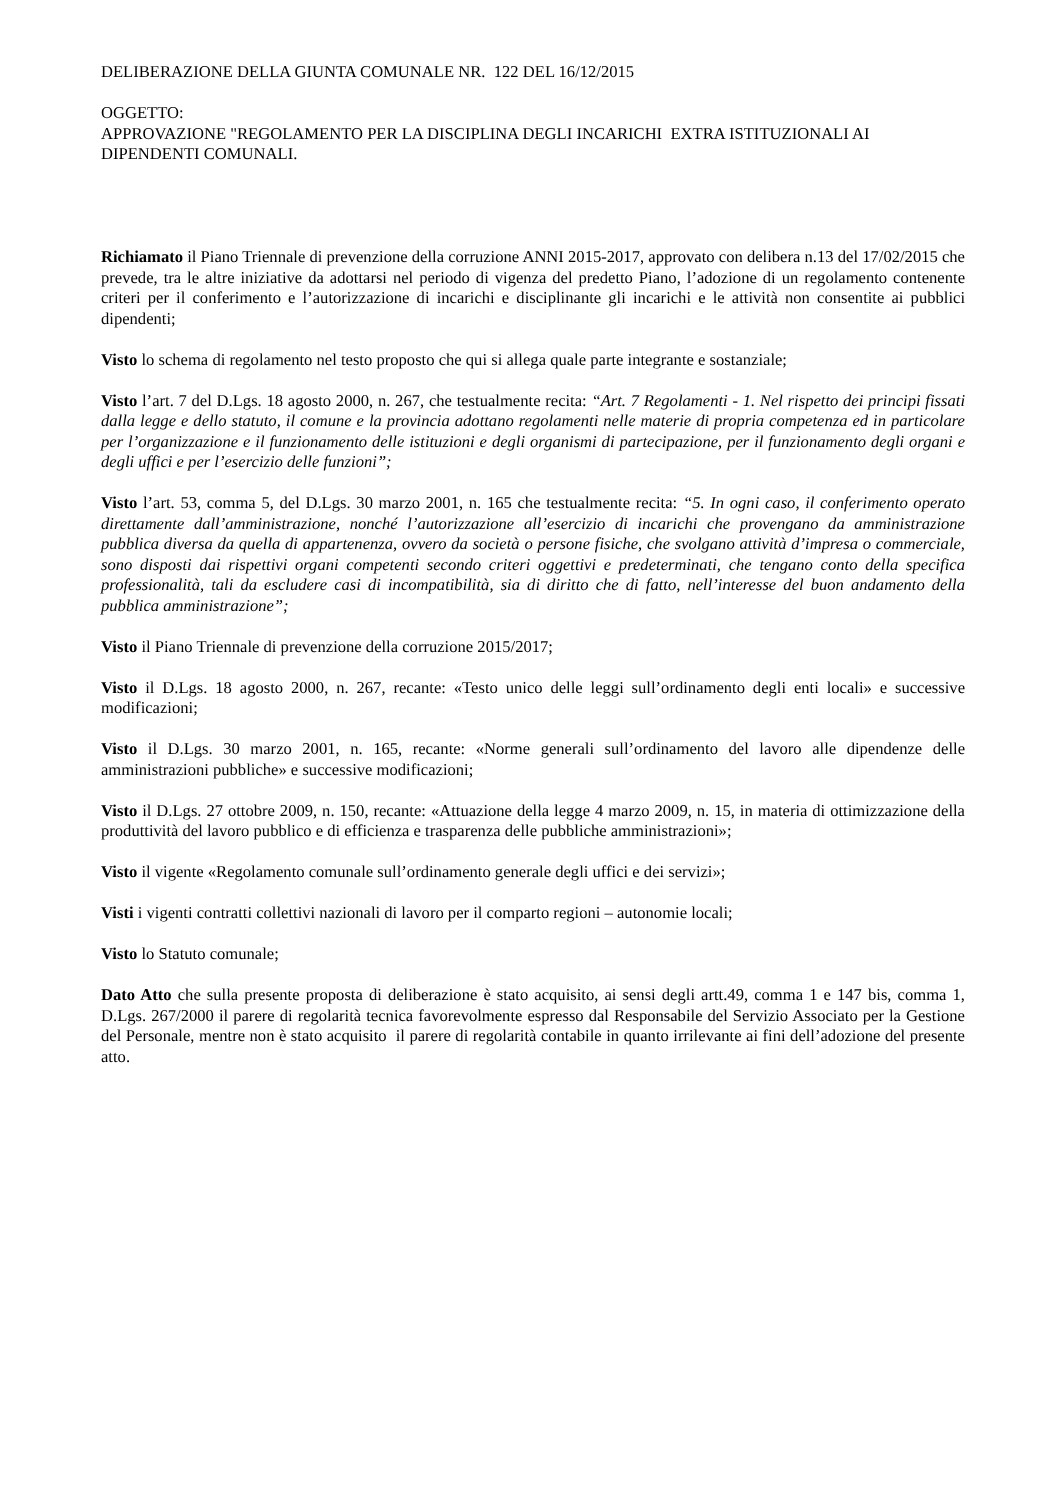DELIBERAZIONE DELLA GIUNTA COMUNALE NR. 122 DEL 16/12/2015
OGGETTO:
APPROVAZIONE "REGOLAMENTO PER LA DISCIPLINA DEGLI INCARICHI EXTRA ISTITUZIONALI AI DIPENDENTI COMUNALI.
Richiamato il Piano Triennale di prevenzione della corruzione ANNI 2015-2017, approvato con delibera n.13 del 17/02/2015 che prevede, tra le altre iniziative da adottarsi nel periodo di vigenza del predetto Piano, l’adozione di un regolamento contenente criteri per il conferimento e l’autorizzazione di incarichi e disciplinante gli incarichi e le attività non consentite ai pubblici dipendenti;
Visto lo schema di regolamento nel testo proposto che qui si allega quale parte integrante e sostanziale;
Visto l’art. 7 del D.Lgs. 18 agosto 2000, n. 267, che testualmente recita: “Art. 7 Regolamenti - 1. Nel rispetto dei principi fissati dalla legge e dello statuto, il comune e la provincia adottano regolamenti nelle materie di propria competenza ed in particolare per l’organizzazione e il funzionamento delle istituzioni e degli organismi di partecipazione, per il funzionamento degli organi e degli uffici e per l’esercizio delle funzioni”;
Visto l’art. 53, comma 5, del D.Lgs. 30 marzo 2001, n. 165 che testualmente recita: “5. In ogni caso, il conferimento operato direttamente dall’amministrazione, nonché l’autorizzazione all’esercizio di incarichi che provengano da amministrazione pubblica diversa da quella di appartenenza, ovvero da società o persone fisiche, che svolgano attività d’impresa o commerciale, sono disposti dai rispettivi organi competenti secondo criteri oggettivi e predeterminati, che tengano conto della specifica professionalità, tali da escludere casi di incompatibilità, sia di diritto che di fatto, nell’interesse del buon andamento della pubblica amministrazione”;
Visto il Piano Triennale di prevenzione della corruzione 2015/2017;
Visto il D.Lgs. 18 agosto 2000, n. 267, recante: «Testo unico delle leggi sull’ordinamento degli enti locali» e successive modificazioni;
Visto il D.Lgs. 30 marzo 2001, n. 165, recante: «Norme generali sull’ordinamento del lavoro alle dipendenze delle amministrazioni pubbliche» e successive modificazioni;
Visto il D.Lgs. 27 ottobre 2009, n. 150, recante: «Attuazione della legge 4 marzo 2009, n. 15, in materia di ottimizzazione della produttività del lavoro pubblico e di efficienza e trasparenza delle pubbliche amministrazioni»;
Visto il vigente «Regolamento comunale sull’ordinamento generale degli uffici e dei servizi»;
Visti i vigenti contratti collettivi nazionali di lavoro per il comparto regioni – autonomie locali;
Visto lo Statuto comunale;
Dato Atto che sulla presente proposta di deliberazione è stato acquisito, ai sensi degli artt.49, comma 1 e 147 bis, comma 1, D.Lgs. 267/2000 il parere di regolarità tecnica favorevolmente espresso dal Responsabile del Servizio Associato per la Gestione del Personale, mentre non è stato acquisito il parere di regolarità contabile in quanto irrilevante ai fini dell’adozione del presente atto.